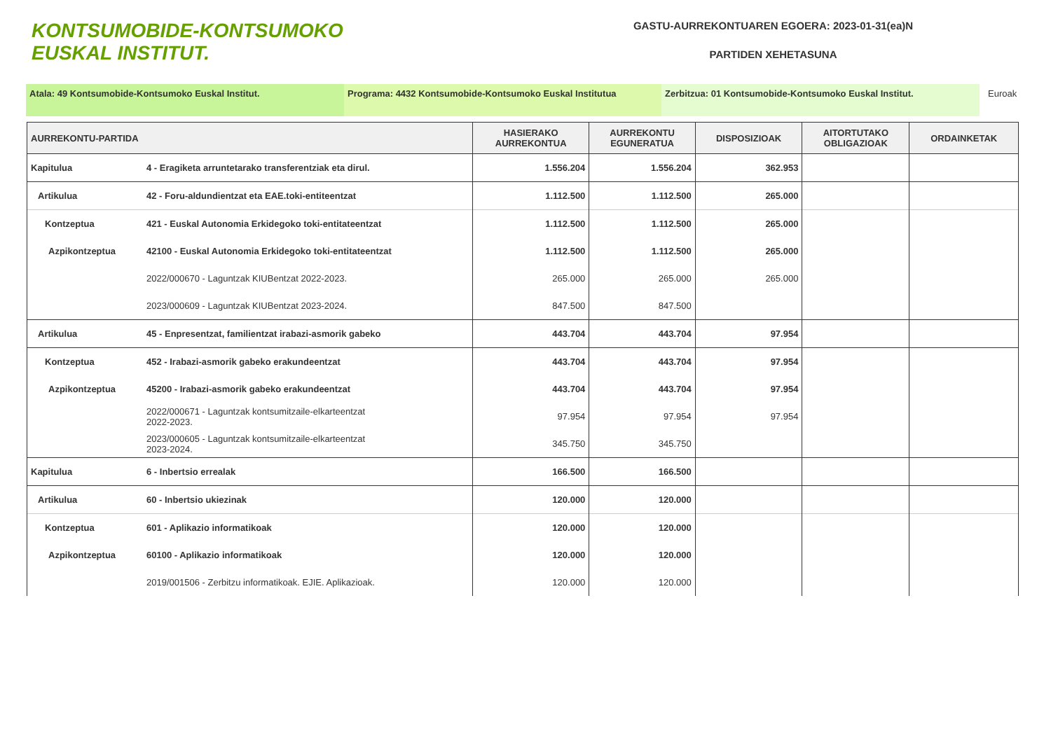KONTSUMOBIDE-KONTSUMOKO
EUSKAL INSTITUT.
GASTU-AURREKONTUAREN EGOERA: 2023-01-31(ea)N
PARTIDEN XEHETASUNA
Atala: 49 Kontsumobide-Kontsumoko Euskal Institut. Programa: 4432 Kontsumobide-Kontsumoko Euskal Institutua Zerbitzua: 01 Kontsumobide-Kontsumoko Euskal Institut. Euroak
| AURREKONTU-PARTIDA | | HASIERAKO AURREKONTUA | AURREKONTU EGUNERATUA | DISPOSIZIOAK | AITORTUTAKO OBLIGAZIOAK | ORDAINKETAK |
| --- | --- | --- | --- | --- | --- | --- |
| Kapitulua | 4 - Eragiketa arruntetarako transferentziak eta dirul. | 1.556.204 | 1.556.204 | 362.953 | | |
| Artikulua | 42 - Foru-aldundientzat eta EAE.toki-entiteentzat | 1.112.500 | 1.112.500 | 265.000 | | |
| Kontzeptua | 421 - Euskal Autonomia Erkidegoko toki-entitateentzat | 1.112.500 | 1.112.500 | 265.000 | | |
| Azpikontzeptua | 42100 - Euskal Autonomia Erkidegoko toki-entitateentzat | 1.112.500 | 1.112.500 | 265.000 | | |
| | 2022/000670 - Laguntzak KIUBentzat 2022-2023. | 265.000 | 265.000 | 265.000 | | |
| | 2023/000609 - Laguntzak KIUBentzat 2023-2024. | 847.500 | 847.500 | | | |
| Artikulua | 45 - Enpresentzat, familientzat irabazi-asmorik gabeko | 443.704 | 443.704 | 97.954 | | |
| Kontzeptua | 452 - Irabazi-asmorik gabeko erakundeentzat | 443.704 | 443.704 | 97.954 | | |
| Azpikontzeptua | 45200 - Irabazi-asmorik gabeko erakundeentzat | 443.704 | 443.704 | 97.954 | | |
| | 2022/000671 - Laguntzak kontsumitzaile-elkarteentzat 2022-2023. | 97.954 | 97.954 | 97.954 | | |
| | 2023/000605 - Laguntzak kontsumitzaile-elkarteentzat 2023-2024. | 345.750 | 345.750 | | | |
| Kapitulua | 6 - Inbertsio errealak | 166.500 | 166.500 | | | |
| Artikulua | 60 - Inbertsio ukiezinak | 120.000 | 120.000 | | | |
| Kontzeptua | 601 - Aplikazio informatikoak | 120.000 | 120.000 | | | |
| Azpikontzeptua | 60100 - Aplikazio informatikoak | 120.000 | 120.000 | | | |
| | 2019/001506 - Zerbitzu informatikoak. EJIE. Aplikazioak. | 120.000 | 120.000 | | | |